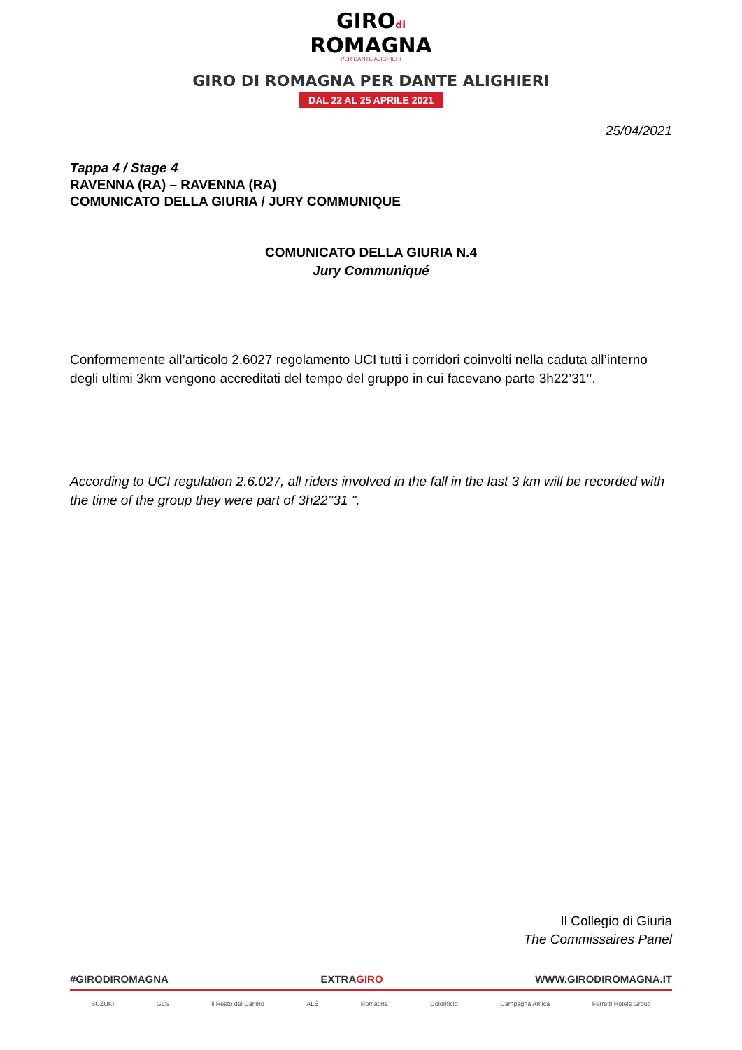GIROdi
ROMAGNA
PER DANTE ALIGHIERI
GIRO DI ROMAGNA PER DANTE ALIGHIERI
DAL 22 AL 25 APRILE 2021
25/04/2021
Tappa 4 / Stage 4
RAVENNA (RA) – RAVENNA (RA)
COMUNICATO DELLA GIURIA / JURY COMMUNIQUE
COMUNICATO DELLA GIURIA N.4
Jury Communiqué
Conformemente all’articolo 2.6027 regolamento UCI tutti i corridori coinvolti nella caduta all’interno degli ultimi 3km vengono accreditati del tempo del gruppo in cui facevano parte 3h22’31’’.
According to UCI regulation 2.6.027, all riders involved in the fall in the last 3 km will be recorded with the time of the group they were part of 3h22’’31 ".
Il Collegio di Giuria
The Commissaires Panel
#GIRODIROMAGNA EXTRAGIRO WWW.GIRODIROMAGNA.IT
SUZUKI GLS il Resto del Carlino ALÉ Romagna Colorificio Campagna Amica Ferretti Hotels Group